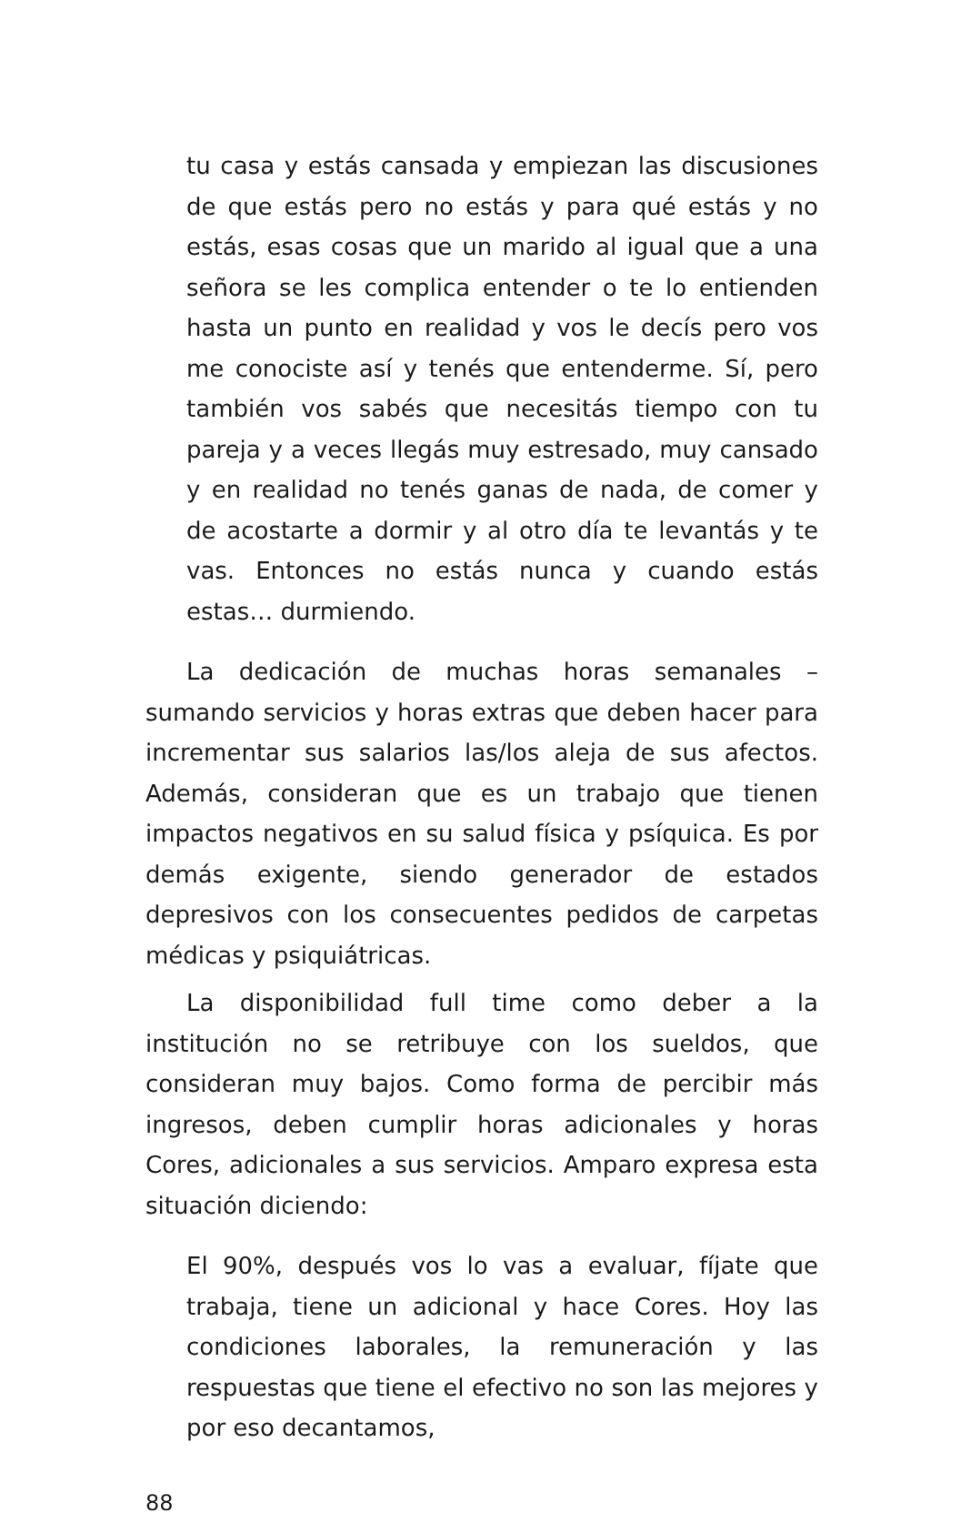tu casa y estás cansada y empiezan las discusiones de que estás pero no estás y para qué estás y no estás, esas cosas que un marido al igual que a una señora se les complica entender o te lo entienden hasta un punto en realidad y vos le decís pero vos me conociste así y tenés que entenderme. Sí, pero también vos sabés que necesitás tiempo con tu pareja y a veces llegás muy estresado, muy cansado y en realidad no tenés ganas de nada, de comer y de acostarte a dormir y al otro día te levantás y te vas. Entonces no estás nunca y cuando estás estas… durmiendo.
La dedicación de muchas horas semanales –sumando servicios y horas extras que deben hacer para incrementar sus salarios las/los aleja de sus afectos. Además, consideran que es un trabajo que tienen impactos negativos en su salud física y psíquica. Es por demás exigente, siendo generador de estados depresivos con los consecuentes pedidos de carpetas médicas y psiquiátricas.
La disponibilidad full time como deber a la institución no se retribuye con los sueldos, que consideran muy bajos. Como forma de percibir más ingresos, deben cumplir horas adicionales y horas Cores, adicionales a sus servicios. Amparo expresa esta situación diciendo:
El 90%, después vos lo vas a evaluar, fíjate que trabaja, tiene un adicional y hace Cores. Hoy las condiciones laborales, la remuneración y las respuestas que tiene el efectivo no son las mejores y por eso decantamos,
88